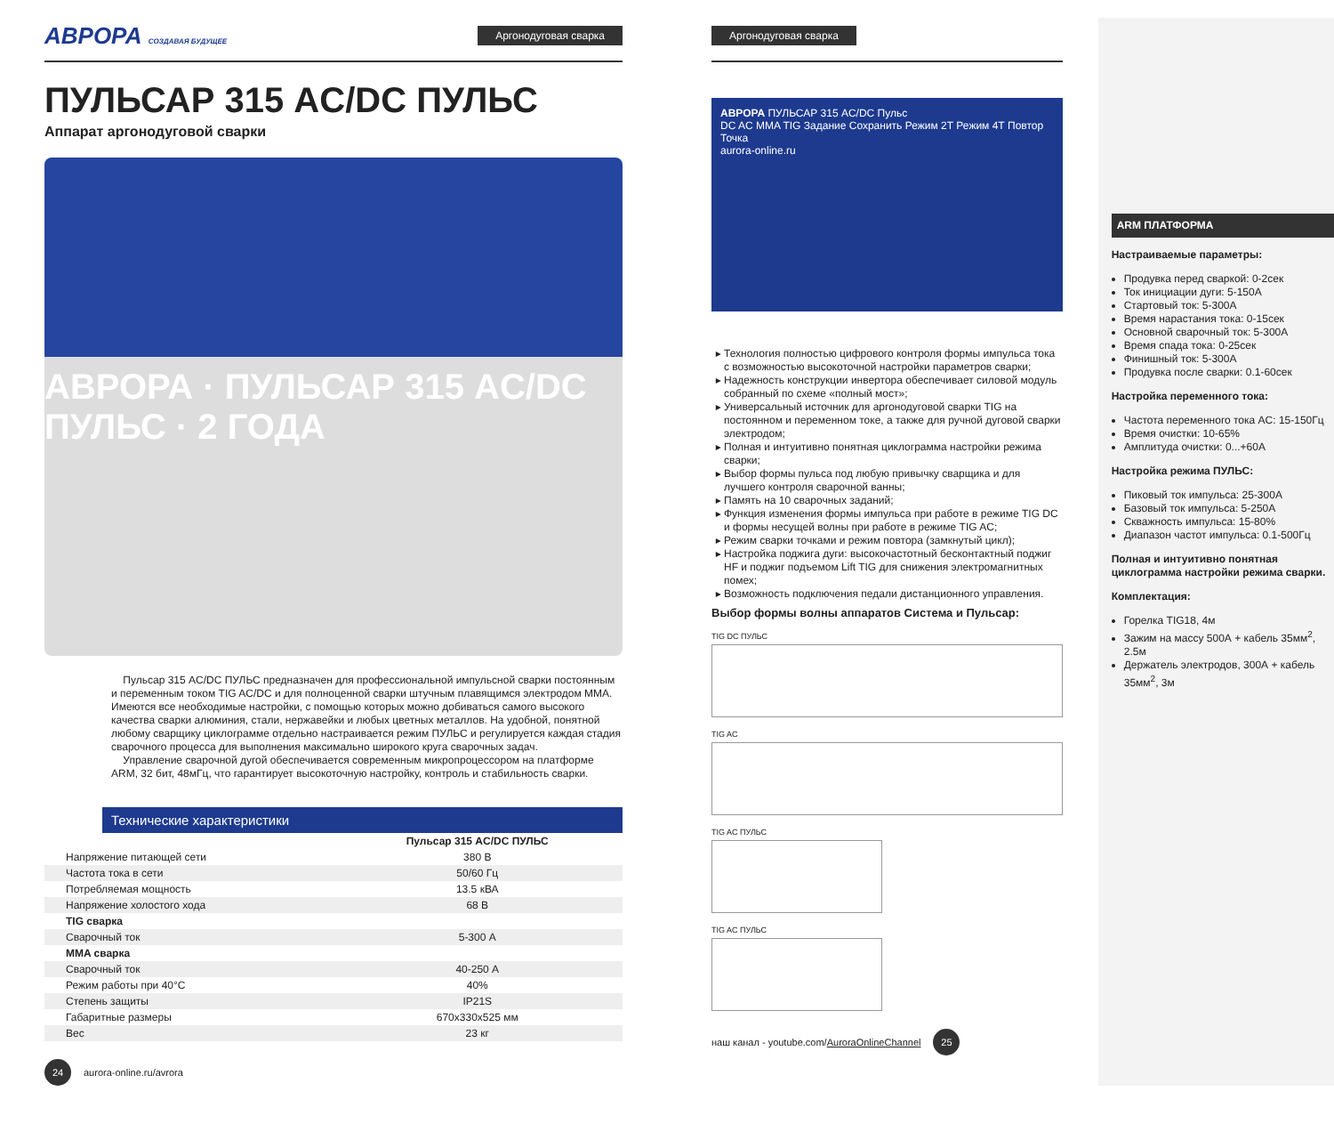АВРОРА СОЗДАВАЯ БУДУЩЕЕ
Аргонодуговая сварка
ПУЛЬСАР 315 AC/DC ПУЛЬС
Аппарат аргонодуговой сварки
АВРОРА · ПУЛЬСАР 315 AC/DC ПУЛЬС · 2 ГОДА
Пульсар 315 AC/DC ПУЛЬС предназначен для профессиональной импульсной сварки постоянным и переменным током TIG AC/DC и для полноценной сварки штучным плавящимся электродом ММА. Имеются все необходимые настройки, с помощью которых можно добиваться самого высокого качества сварки алюминия, стали, нержавейки и любых цветных металлов. На удобной, понятной любому сварщику циклограмме отдельно настраивается режим ПУЛЬС и регулируется каждая стадия сварочного процесса для выполнения максимально широкого круга сварочных задач.
Управление сварочной дугой обеспечивается современным микропроцессором на платформе ARM, 32 бит, 48мГц, что гарантирует высокоточную настройку, контроль и стабильность сварки.
Технические характеристики
| | Пульсар 315 AC/DC ПУЛЬС |
| --- | --- |
| Напряжение питающей сети | 380 В |
| Частота тока в сети | 50/60 Гц |
| Потребляемая мощность | 13.5 кВА |
| Напряжение холостого хода | 68 В |
| TIG сварка | |
| Сварочный ток | 5-300 А |
| MMA сварка | |
| Сварочный ток | 40-250 А |
| Режим работы при 40°C | 40% |
| Степень защиты | IP21S |
| Габаритные размеры | 670х330х525 мм |
| Вес | 23 кг |
24
aurora-online.ru/avrora
Аргонодуговая сварка
АВРОРА ПУЛЬСАР 315 AC/DC Пульс
DC AC MMA TIG Задание Сохранить Режим 2Т Режим 4Т Повтор Точка
aurora-online.ru
Технология полностью цифрового контроля формы импульса тока с возможностью высокоточной настройки параметров сварки;
Надежность конструкции инвертора обеспечивает силовой модуль собранный по схеме «полный мост»;
Универсальный источник для аргонодуговой сварки TIG на постоянном и переменном токе, а также для ручной дуговой сварки электродом;
Полная и интуитивно понятная циклограмма настройки режима сварки;
Выбор формы пульса под любую привычку сварщика и для лучшего контроля сварочной ванны;
Память на 10 сварочных заданий;
Функция изменения формы импульса при работе в режиме TIG DC и формы несущей волны при работе в режиме TIG AC;
Режим сварки точками и режим повтора (замкнутый цикл);
Настройка поджига дуги: высокочастотный бесконтактный поджиг HF и поджиг подъемом Lift TIG для снижения электромагнитных помех;
Возможность подключения педали дистанционного управления.
Выбор формы волны аппаратов Система и Пульсар:
TIG DC ПУЛЬС
TIG AC
TIG AC ПУЛЬС
TIG AC ПУЛЬС
наш канал - youtube.com/AuroraOnlineChannel
25
ARM ПЛАТФОРМА
Настраиваемые параметры:
Продувка перед сваркой: 0-2сек
Ток инициации дуги: 5-150А
Стартовый ток: 5-300А
Время нарастания тока: 0-15сек
Основной сварочный ток: 5-300А
Время спада тока: 0-25сек
Финишный ток: 5-300А
Продувка после сварки: 0.1-60сек
Настройка переменного тока:
Частота переменного тока AC: 15-150Гц
Время очистки: 10-65%
Амплитуда очистки: 0...+60А
Настройка режима ПУЛЬС:
Пиковый ток импульса: 25-300А
Базовый ток импульса: 5-250А
Скважность импульса: 15-80%
Диапазон частот импульса: 0.1-500Гц
Полная и интуитивно понятная циклограмма настройки режима сварки.
Комплектация:
Горелка TIG18, 4м
Зажим на массу 500А + кабель 35мм<sup>2</sup>, 2.5м
Держатель электродов, 300А + кабель 35мм<sup>2</sup>, 3м